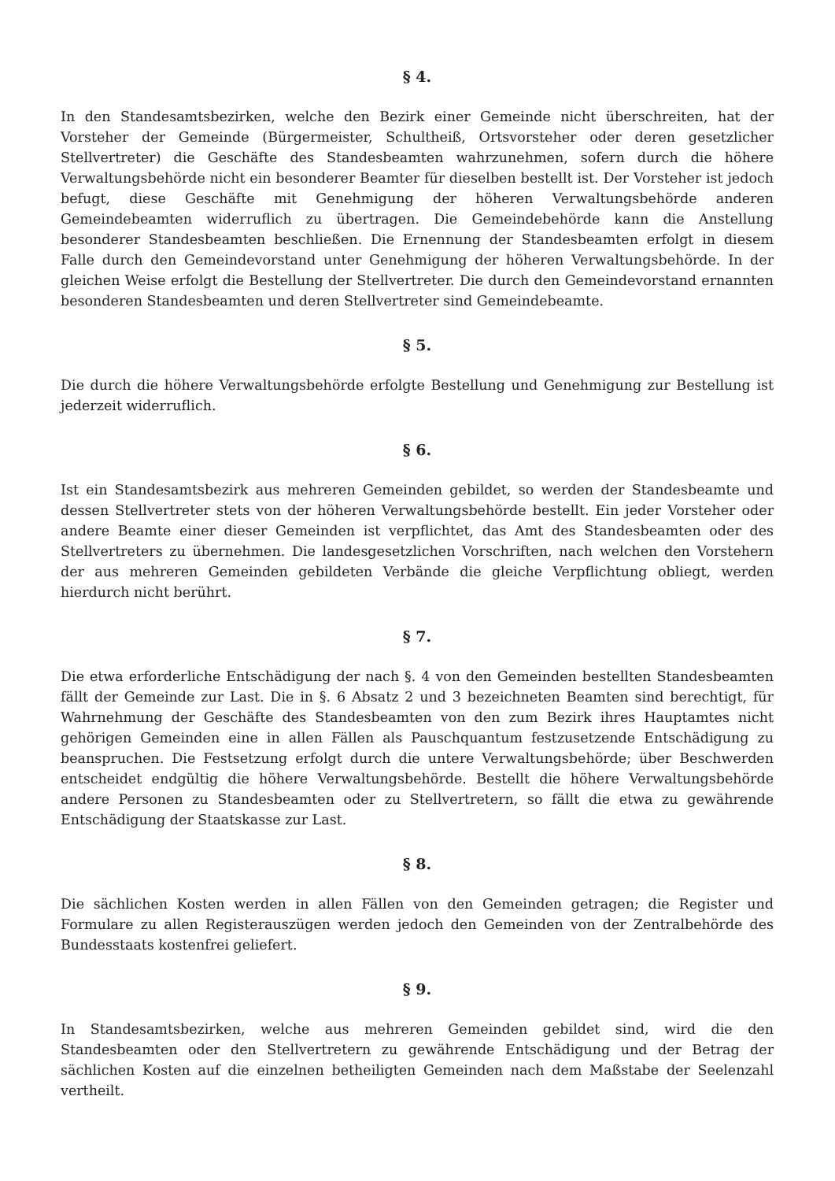§ 4.
In den Standesamtsbezirken, welche den Bezirk einer Gemeinde nicht überschreiten, hat der Vorsteher der Gemeinde (Bürgermeister, Schultheiß, Ortsvorsteher oder deren gesetzlicher Stellvertreter) die Geschäfte des Standesbeamten wahrzunehmen, sofern durch die höhere Verwaltungsbehörde nicht ein besonderer Beamter für dieselben bestellt ist. Der Vorsteher ist jedoch befugt, diese Geschäfte mit Genehmigung der höheren Verwaltungsbehörde anderen Gemeindebeamten widerruflich zu übertragen. Die Gemeindebehörde kann die Anstellung besonderer Standesbeamten beschließen. Die Ernennung der Standesbeamten erfolgt in diesem Falle durch den Gemeindevorstand unter Genehmigung der höheren Verwaltungsbehörde. In der gleichen Weise erfolgt die Bestellung der Stellvertreter. Die durch den Gemeindevorstand ernannten besonderen Standesbeamten und deren Stellvertreter sind Gemeindebeamte.
§ 5.
Die durch die höhere Verwaltungsbehörde erfolgte Bestellung und Genehmigung zur Bestellung ist jederzeit widerruflich.
§ 6.
Ist ein Standesamtsbezirk aus mehreren Gemeinden gebildet, so werden der Standesbeamte und dessen Stellvertreter stets von der höheren Verwaltungsbehörde bestellt. Ein jeder Vorsteher oder andere Beamte einer dieser Gemeinden ist verpflichtet, das Amt des Standesbeamten oder des Stellvertreters zu übernehmen. Die landesgesetzlichen Vorschriften, nach welchen den Vorstehern der aus mehreren Gemeinden gebildeten Verbände die gleiche Verpflichtung obliegt, werden hierdurch nicht berührt.
§ 7.
Die etwa erforderliche Entschädigung der nach §. 4 von den Gemeinden bestellten Standesbeamten fällt der Gemeinde zur Last. Die in §. 6 Absatz 2 und 3 bezeichneten Beamten sind berechtigt, für Wahrnehmung der Geschäfte des Standesbeamten von den zum Bezirk ihres Hauptamtes nicht gehörigen Gemeinden eine in allen Fällen als Pauschquantum festzusetzende Entschädigung zu beanspruchen. Die Festsetzung erfolgt durch die untere Verwaltungsbehörde; über Beschwerden entscheidet endgültig die höhere Verwaltungsbehörde. Bestellt die höhere Verwaltungsbehörde andere Personen zu Standesbeamten oder zu Stellvertretern, so fällt die etwa zu gewährende Entschädigung der Staatskasse zur Last.
§ 8.
Die sächlichen Kosten werden in allen Fällen von den Gemeinden getragen; die Register und Formulare zu allen Registerauszügen werden jedoch den Gemeinden von der Zentralbehörde des Bundesstaats kostenfrei geliefert.
§ 9.
In Standesamtsbezirken, welche aus mehreren Gemeinden gebildet sind, wird die den Standesbeamten oder den Stellvertretern zu gewährende Entschädigung und der Betrag der sächlichen Kosten auf die einzelnen betheiligten Gemeinden nach dem Maßstabe der Seelenzahl vertheilt.